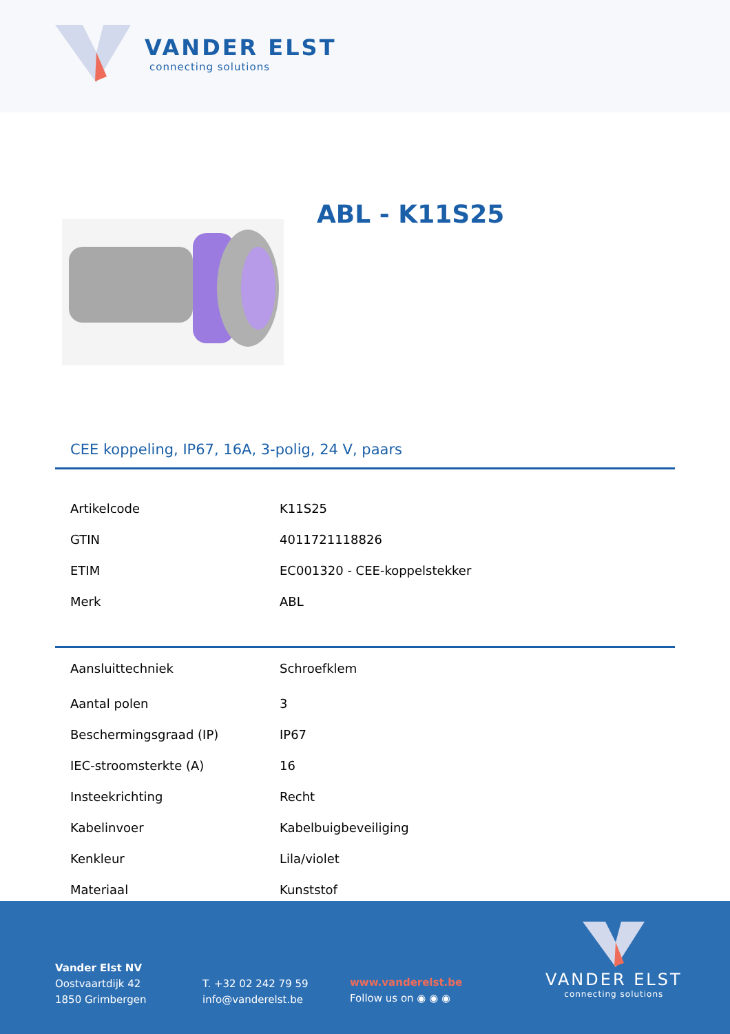VANDER ELST
connecting solutions
ABL - K11S25
CEE koppeling, IP67, 16A, 3-polig, 24 V, paars
| Artikelcode | K11S25 |
| GTIN | 4011721118826 |
| ETIM | EC001320 - CEE-koppelstekker |
| Merk | ABL |
| Aansluittechniek | Schroefklem |
| Aantal polen | 3 |
| Beschermingsgraad (IP) | IP67 |
| IEC-stroomsterkte (A) | 16 |
| Insteekrichting | Recht |
| Kabelinvoer | Kabelbuigbeveiliging |
| Kenkleur | Lila/violet |
| Materiaal | Kunststof |
Vander Elst NV
Oostvaartdijk 42
1850 Grimbergen
T. +32 02 242 79 59
info@vanderelst.be
www.vanderelst.be
Follow us on ◉ ◉ ◉
VANDER ELST
connecting solutions